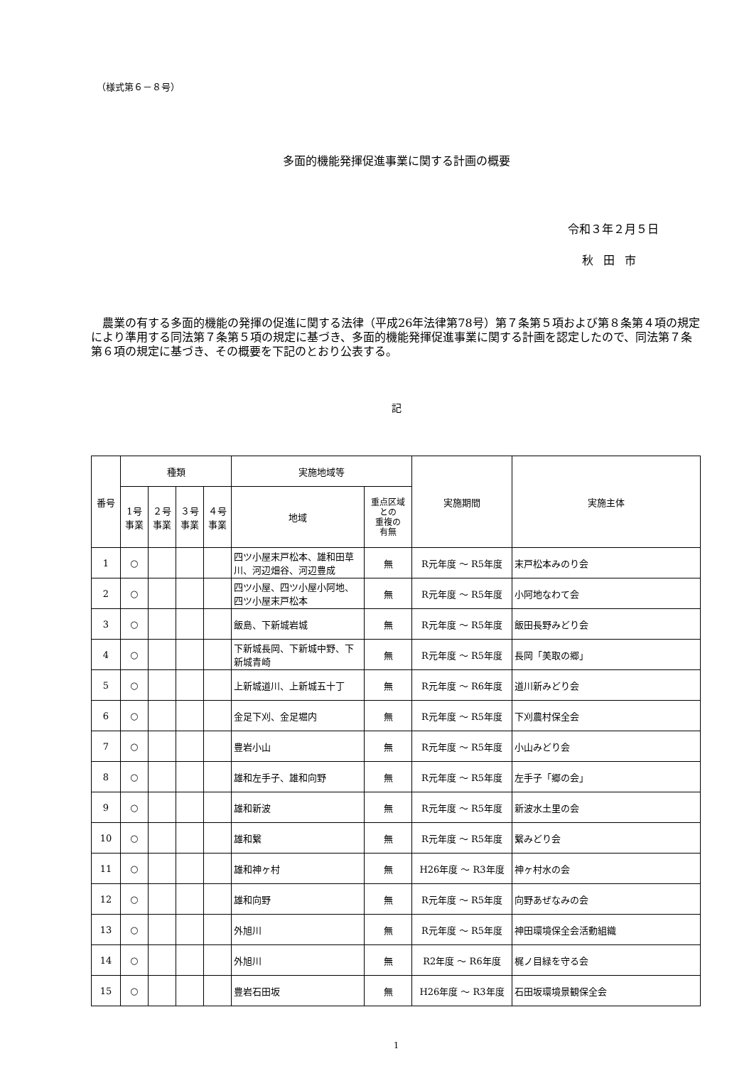（様式第６－８号）
多面的機能発揮促進事業に関する計画の概要
令和３年２月５日
秋田市
農業の有する多面的機能の発揮の促進に関する法律（平成26年法律第78号）第７条第５項および第８条第４項の規定により準用する同法第７条第５項の規定に基づき、多面的機能発揮促進事業に関する計画を認定したので、同法第７条第６項の規定に基づき、その概要を下記のとおり公表する。
記
| 番号 | 種類 | | | | 実施地域等 | | 実施期間 | 実施主体 |
| --- | --- | --- | --- | --- | --- | --- | --- | --- |
| | 1号 事業 | ２号 事業 | ３号 事業 | ４号 事業 | 地域 | 重点区域 との 重複の 有無 | | |
| 1 | ○ | | | | 四ツ小屋末戸松本、雄和田草川、河辺畑谷、河辺豊成 | 無 | R元年度 ～ R5年度 | 末戸松本みのり会 |
| 2 | ○ | | | | 四ツ小屋、四ツ小屋小阿地、四ツ小屋末戸松本 | 無 | R元年度 ～ R5年度 | 小阿地なわて会 |
| 3 | ○ | | | | 飯島、下新城岩城 | 無 | R元年度 ～ R5年度 | 飯田長野みどり会 |
| 4 | ○ | | | | 下新城長岡、下新城中野、下新城青崎 | 無 | R元年度 ～ R5年度 | 長岡「美取の郷」 |
| 5 | ○ | | | | 上新城道川、上新城五十丁 | 無 | R元年度 ～ R6年度 | 道川新みどり会 |
| 6 | ○ | | | | 金足下刈、金足堀内 | 無 | R元年度 ～ R5年度 | 下刈農村保全会 |
| 7 | ○ | | | | 豊岩小山 | 無 | R元年度 ～ R5年度 | 小山みどり会 |
| 8 | ○ | | | | 雄和左手子、雄和向野 | 無 | R元年度 ～ R5年度 | 左手子「郷の会」 |
| 9 | ○ | | | | 雄和新波 | 無 | R元年度 ～ R5年度 | 新波水土里の会 |
| 10 | ○ | | | | 雄和繋 | 無 | R元年度 ～ R5年度 | 繋みどり会 |
| 11 | ○ | | | | 雄和神ヶ村 | 無 | H26年度 ～ R3年度 | 神ヶ村水の会 |
| 12 | ○ | | | | 雄和向野 | 無 | R元年度 ～ R5年度 | 向野あぜなみの会 |
| 13 | ○ | | | | 外旭川 | 無 | R元年度 ～ R5年度 | 神田環境保全会活動組織 |
| 14 | ○ | | | | 外旭川 | 無 | R2年度 ～ R6年度 | 梶ノ目緑を守る会 |
| 15 | ○ | | | | 豊岩石田坂 | 無 | H26年度 ～ R3年度 | 石田坂環境景観保全会 |
1